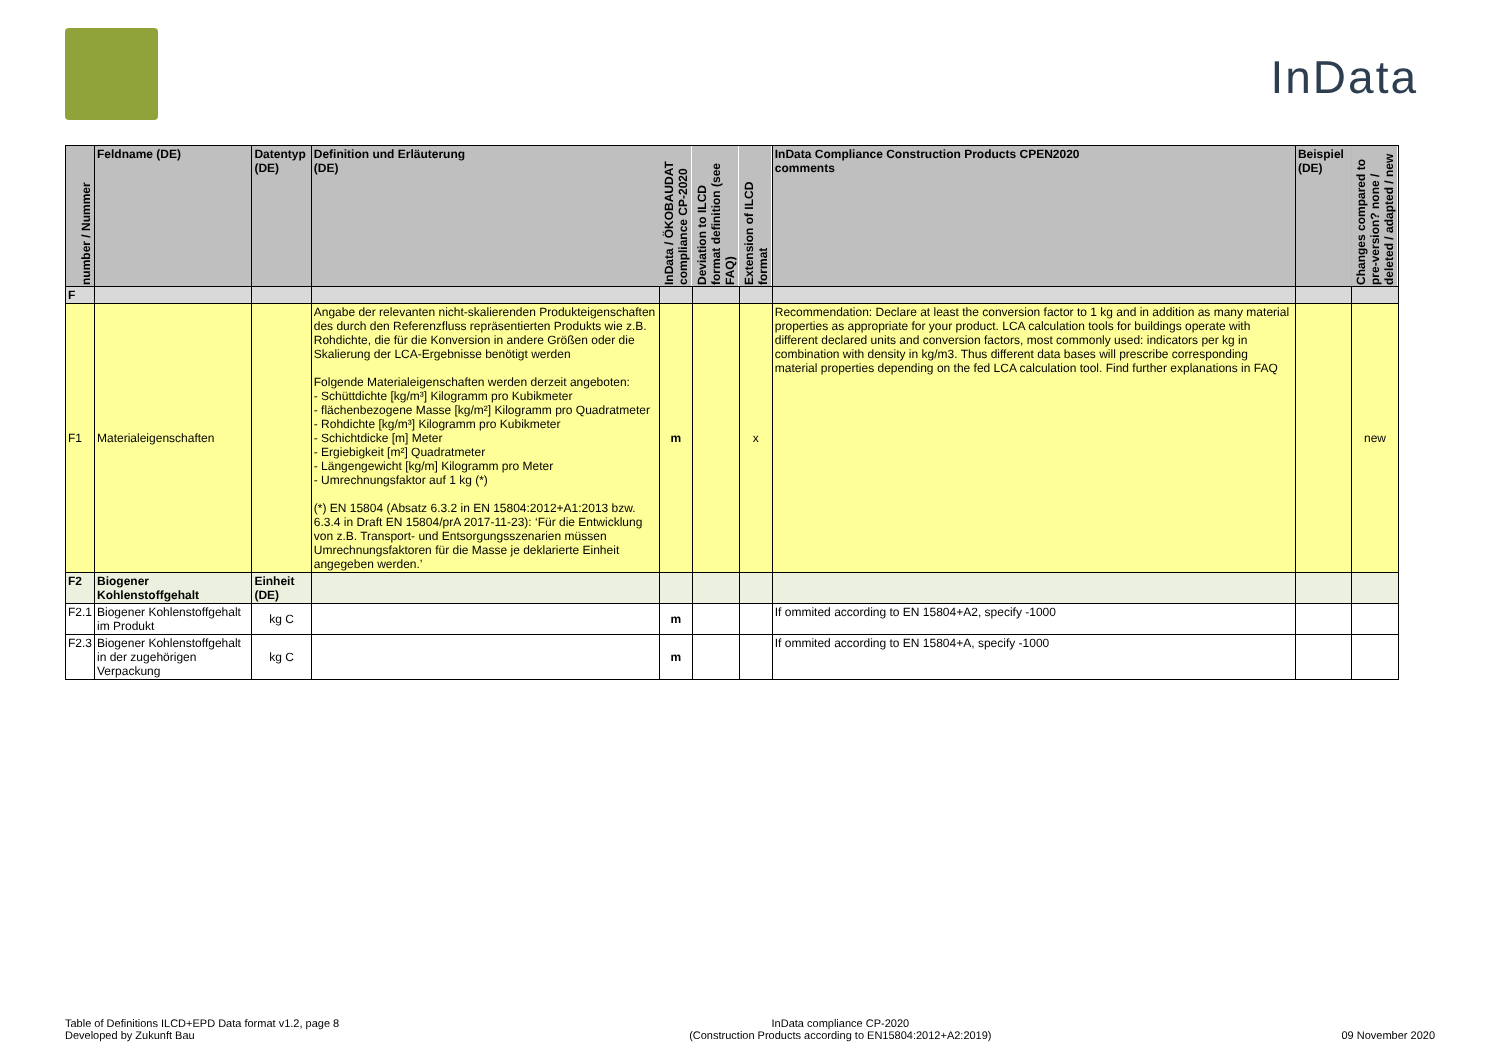InData
| number / Nummer | Feldname (DE) | Datentyp (DE) | Definition und Erläuterung (DE) | InData / ÖKOBAUDAT compliance CP-2020 | Deviation to ILCD format definition (see FAQ) | Extension of ILCD format | InData Compliance Construction Products CPEN2020 comments | Beispiel (DE) | Changes compared to pre-version? none / deleted / adapted / new |
| --- | --- | --- | --- | --- | --- | --- | --- | --- | --- |
| F | | | | | | | | | |
| F1 | Materialeigenschaften | | Angabe der relevanten nicht-skalierenden Produkteigenschaften des durch den Referenzfluss repräsentierten Produkts wie z.B. Rohdichte, die für die Konversion in andere Größen oder die Skalierung der LCA-Ergebnisse benötigt werden Folgende Materialeigenschaften werden derzeit angeboten: - Schüttdichte [kg/m³] Kilogramm pro Kubikmeter - flächenbezogene Masse [kg/m²] Kilogramm pro Quadratmeter - Rohdichte [kg/m³] Kilogramm pro Kubikmeter - Schichtdicke [m] Meter - Ergiebigkeit [m²] Quadratmeter - Längengewicht [kg/m] Kilogramm pro Meter - Umrechnungsfaktor auf 1 kg (*) (*) EN 15804 (Absatz 6.3.2 in EN 15804:2012+A1:2013 bzw. 6.3.4 in Draft EN 15804/prA 2017-11-23): ‘Für die Entwicklung von z.B. Transport- und Entsorgungsszenarien müssen Umrechnungsfaktoren für die Masse je deklarierte Einheit angegeben werden.’ | m | | x | Recommendation: Declare at least the conversion factor to 1 kg and in addition as many material properties as appropriate for your product. LCA calculation tools for buildings operate with different declared units and conversion factors, most commonly used: indicators per kg in combination with density in kg/m3. Thus different data bases will prescribe corresponding material properties depending on the fed LCA calculation tool. Find further explanations in FAQ | | new |
| F2 | Biogener Kohlenstoffgehalt | Einheit (DE) | | | | | | | |
| F2.1 | Biogener Kohlenstoffgehalt im Produkt | kg C | | m | | | If ommited according to EN 15804+A2, specify -1000 | | |
| F2.3 | Biogener Kohlenstoffgehalt in der zugehörigen Verpackung | kg C | | m | | | If ommited according to EN 15804+A, specify -1000 | | |
Table of Definitions ILCD+EPD Data format v1.2, page 8
Developed by Zukunft Bau
InData compliance CP-2020
(Construction Products according to EN15804:2012+A2:2019)
09 November 2020